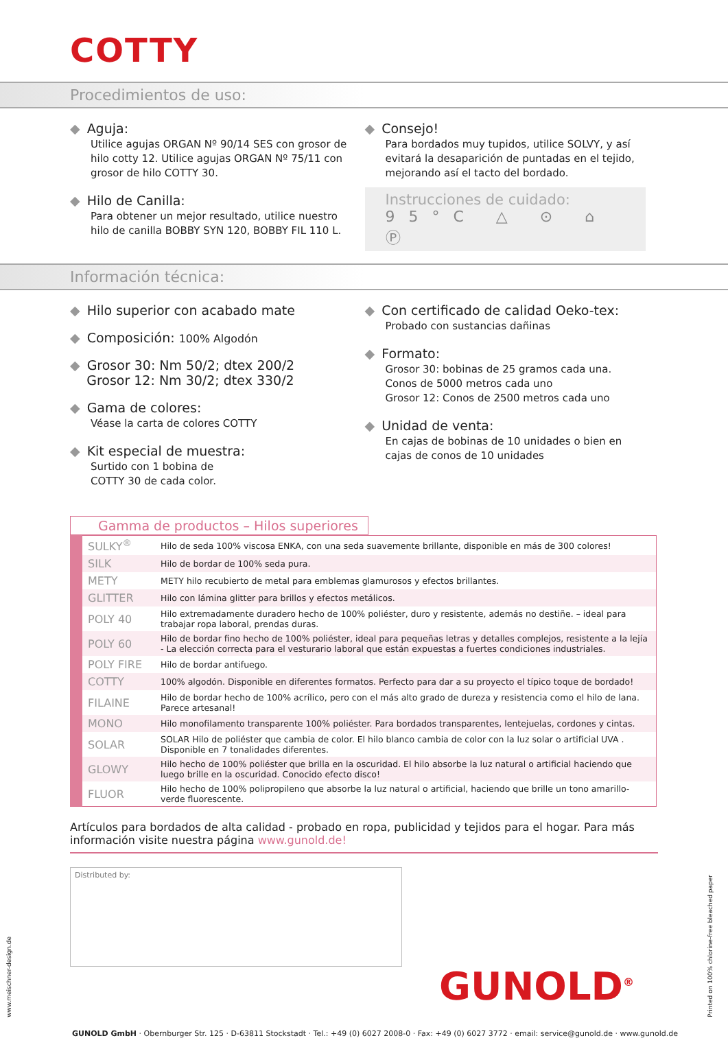COTTY
Procedimientos de uso:
◆ Aguja:
Utilice agujas ORGAN Nº 90/14 SES con grosor de hilo cotty 12. Utilice agujas ORGAN Nº 75/11 con grosor de hilo COTTY 30.
◆ Hilo de Canilla:
Para obtener un mejor resultado, utilice nuestro hilo de canilla BOBBY SYN 120, BOBBY FIL 110 L.
◆ Consejo!
Para bordados muy tupidos, utilice SOLVY, y así evitará la desaparición de puntadas en el tejido, mejorando así el tacto del bordado.
Instrucciones de cuidado:
95°C △ ⊙ ⌂ Ⓟ
Información técnica:
◆ Hilo superior con acabado mate
◆ Composición: 100% Algodón
◆ Grosor 30: Nm 50/2; dtex 200/2
Grosor 12: Nm 30/2; dtex 330/2
◆ Gama de colores:
Véase la carta de colores COTTY
◆ Kit especial de muestra:
Surtido con 1 bobina de
COTTY 30 de cada color.
◆ Con certificado de calidad Oeko-tex:
Probado con sustancias dañinas
◆ Formato:
Grosor 30: bobinas de 25 gramos cada una.
Conos de 5000 metros cada uno
Grosor 12: Conos de 2500 metros cada uno
◆ Unidad de venta:
En cajas de bobinas de 10 unidades o bien en cajas de conos de 10 unidades
Gamma de productos – Hilos superiores
| SULKY<sup>®</sup> | Hilo de seda 100% viscosa ENKA, con una seda suavemente brillante, disponible en más de 300 colores! |
| SILK | Hilo de bordar de 100% seda pura. |
| METY | METY hilo recubierto de metal para emblemas glamurosos y efectos brillantes. |
| GLITTER | Hilo con lámina glitter para brillos y efectos metálicos. |
| POLY 40 | Hilo extremadamente duradero hecho de 100% poliéster, duro y resistente, además no destiñe. – ideal para trabajar ropa laboral, prendas duras. |
| POLY 60 | Hilo de bordar fino hecho de 100% poliéster, ideal para pequeñas letras y detalles complejos, resistente a la lejía - La elección correcta para el vesturario laboral que están expuestas a fuertes condiciones industriales. |
| POLY FIRE | Hilo de bordar antifuego. |
| COTTY | 100% algodón. Disponible en diferentes formatos. Perfecto para dar a su proyecto el típico toque de bordado! |
| FILAINE | Hilo de bordar hecho de 100% acrílico, pero con el más alto grado de dureza y resistencia como el hilo de lana. Parece artesanal! |
| MONO | Hilo monofilamento transparente 100% poliéster. Para bordados transparentes, lentejuelas, cordones y cintas. |
| SOLAR | SOLAR Hilo de poliéster que cambia de color. El hilo blanco cambia de color con la luz solar o artificial UVA . Disponible en 7 tonalidades diferentes. |
| GLOWY | Hilo hecho de 100% poliéster que brilla en la oscuridad. El hilo absorbe la luz natural o artificial haciendo que luego brille en la oscuridad. Conocido efecto disco! |
| FLUOR | Hilo hecho de 100% polipropileno que absorbe la luz natural o artificial, haciendo que brille un tono amarillo-verde fluorescente. |
Artículos para bordados de alta calidad - probado en ropa, publicidad y tejidos para el hogar. Para más información visite nuestra página www.gunold.de!
Distributed by:
GUNOLD<sup>®</sup>
GUNOLD GmbH · Obernburger Str. 125 · D-63811 Stockstadt · Tel.: +49 (0) 6027 2008-0 · Fax: +49 (0) 6027 3772 · email: service@gunold.de · www.gunold.de
www.meischner-design.de
Printed on 100% chlorine-free bleached paper